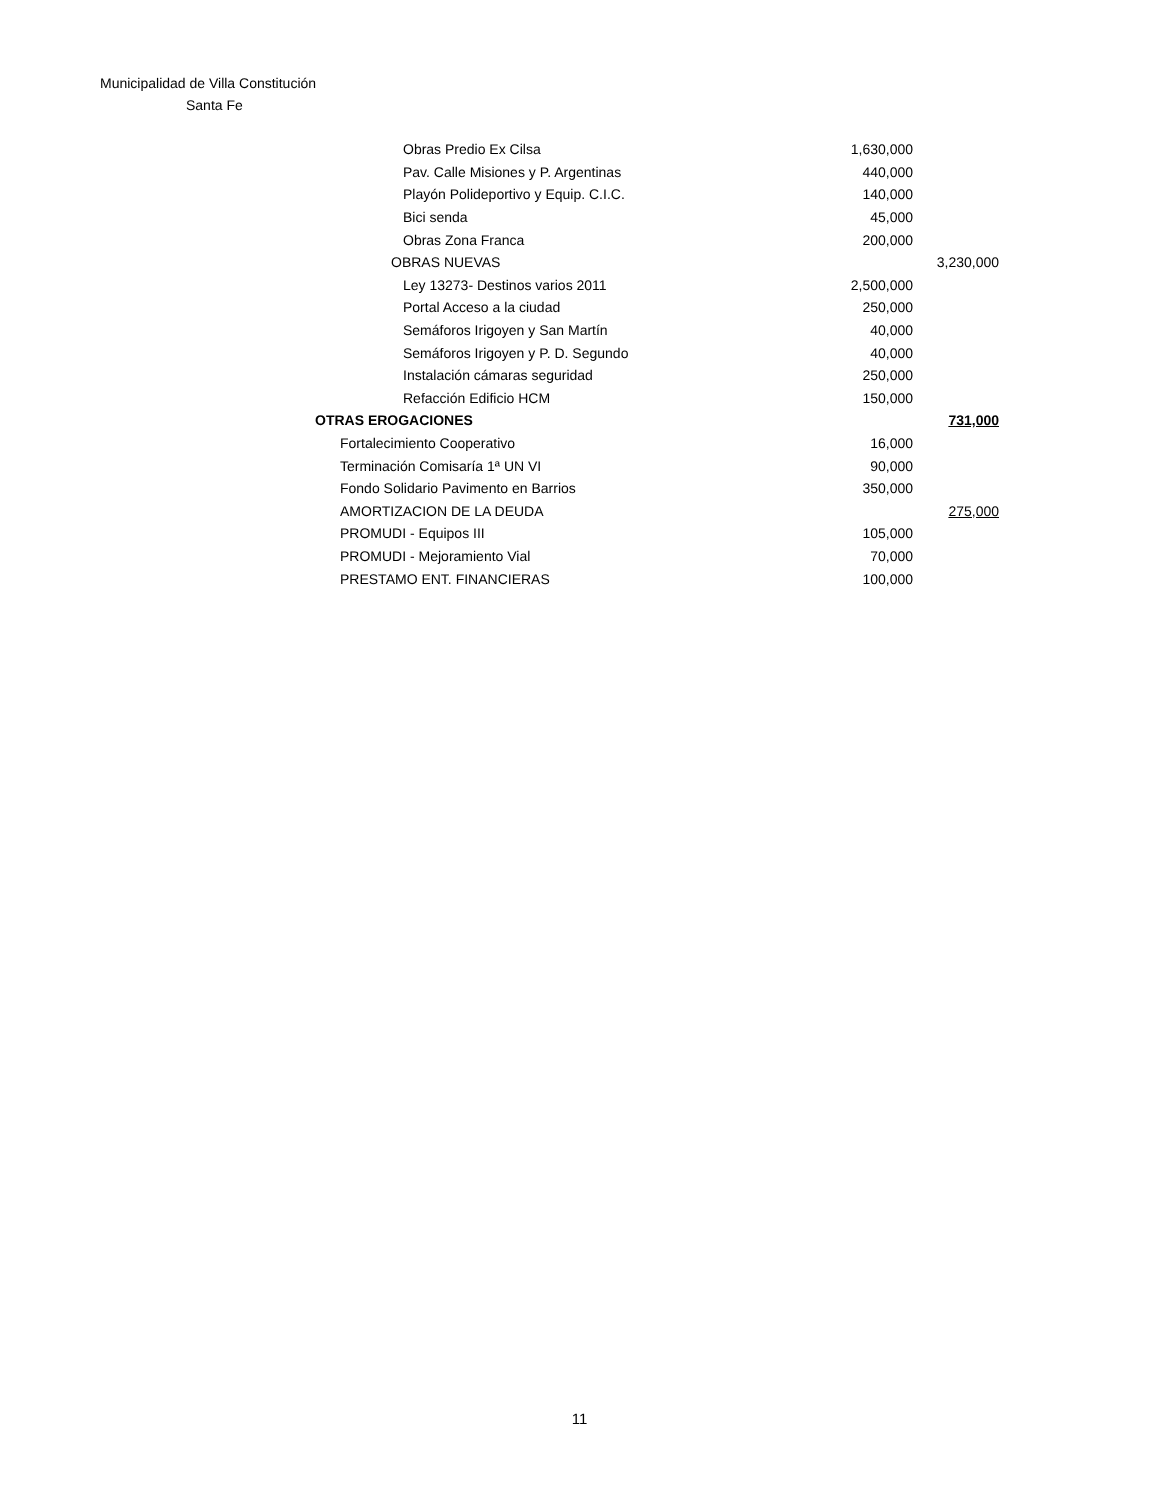Municipalidad de Villa Constitución
Santa Fe
| Obras Predio Ex Cilsa | 1,630,000 | |
| Pav. Calle Misiones y P. Argentinas | 440,000 | |
| Playón Polideportivo y Equip. C.I.C. | 140,000 | |
| Bici senda | 45,000 | |
| Obras Zona Franca | 200,000 | |
| OBRAS NUEVAS | | 3,230,000 |
| Ley 13273- Destinos varios 2011 | 2,500,000 | |
| Portal Acceso a la ciudad | 250,000 | |
| Semáforos Irigoyen y San Martín | 40,000 | |
| Semáforos Irigoyen y P. D. Segundo | 40,000 | |
| Instalación cámaras seguridad | 250,000 | |
| Refacción Edificio HCM | 150,000 | |
| OTRAS EROGACIONES | | 731,000 |
| Fortalecimiento Cooperativo | 16,000 | |
| Terminación Comisaría 1ª UN VI | 90,000 | |
| Fondo Solidario Pavimento en Barrios | 350,000 | |
| AMORTIZACION DE LA DEUDA | | 275,000 |
| PROMUDI - Equipos III | 105,000 | |
| PROMUDI - Mejoramiento Vial | 70,000 | |
| PRESTAMO ENT. FINANCIERAS | 100,000 | |
11